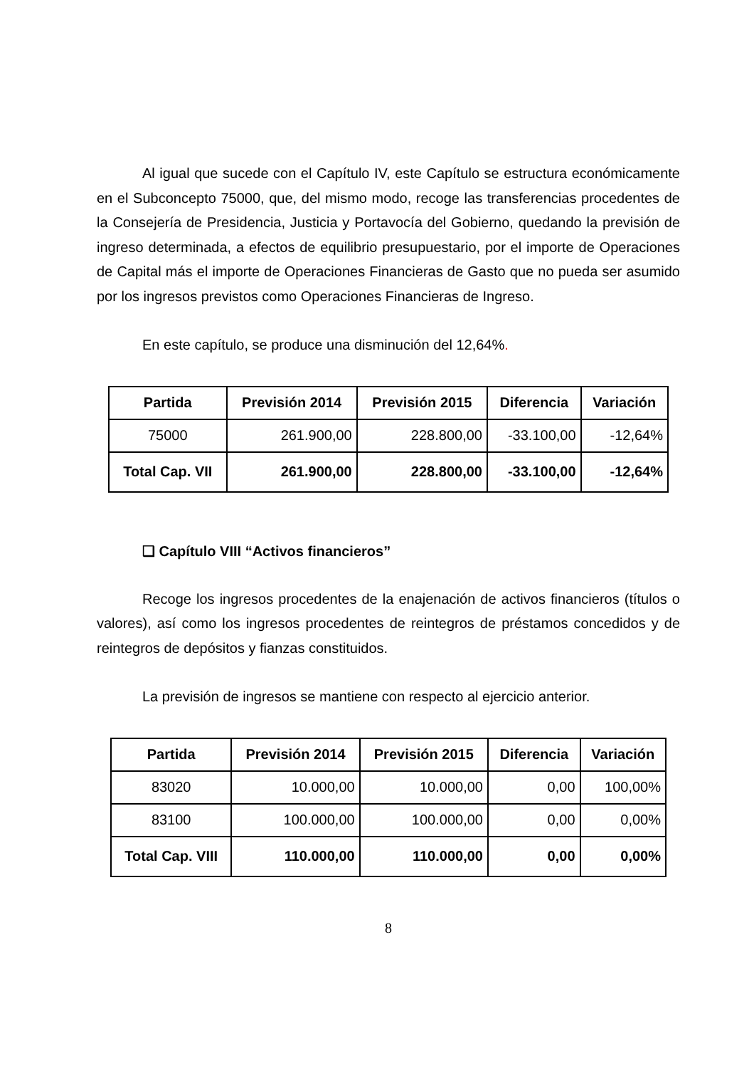Al igual que sucede con el Capítulo IV, este Capítulo se estructura económicamente en el Subconcepto 75000, que, del mismo modo, recoge las transferencias procedentes de la Consejería de Presidencia, Justicia y Portavocía del Gobierno, quedando la previsión de ingreso determinada, a efectos de equilibrio presupuestario, por el importe de Operaciones de Capital más el importe de Operaciones Financieras de Gasto que no pueda ser asumido por los ingresos previstos como Operaciones Financieras de Ingreso.
En este capítulo, se produce una disminución del 12,64%.
| Partida | Previsión 2014 | Previsión 2015 | Diferencia | Variación |
| --- | --- | --- | --- | --- |
| 75000 | 261.900,00 | 228.800,00 | -33.100,00 | -12,64% |
| Total Cap. VII | 261.900,00 | 228.800,00 | -33.100,00 | -12,64% |
❑ Capítulo VIII “Activos financieros”
Recoge los ingresos procedentes de la enajenación de activos financieros (títulos o valores), así como los ingresos procedentes de reintegros de préstamos concedidos y de reintegros de depósitos y fianzas constituidos.
La previsión de ingresos se mantiene con respecto al ejercicio anterior.
| Partida | Previsión 2014 | Previsión 2015 | Diferencia | Variación |
| --- | --- | --- | --- | --- |
| 83020 | 10.000,00 | 10.000,00 | 0,00 | 100,00% |
| 83100 | 100.000,00 | 100.000,00 | 0,00 | 0,00% |
| Total Cap. VIII | 110.000,00 | 110.000,00 | 0,00 | 0,00% |
8